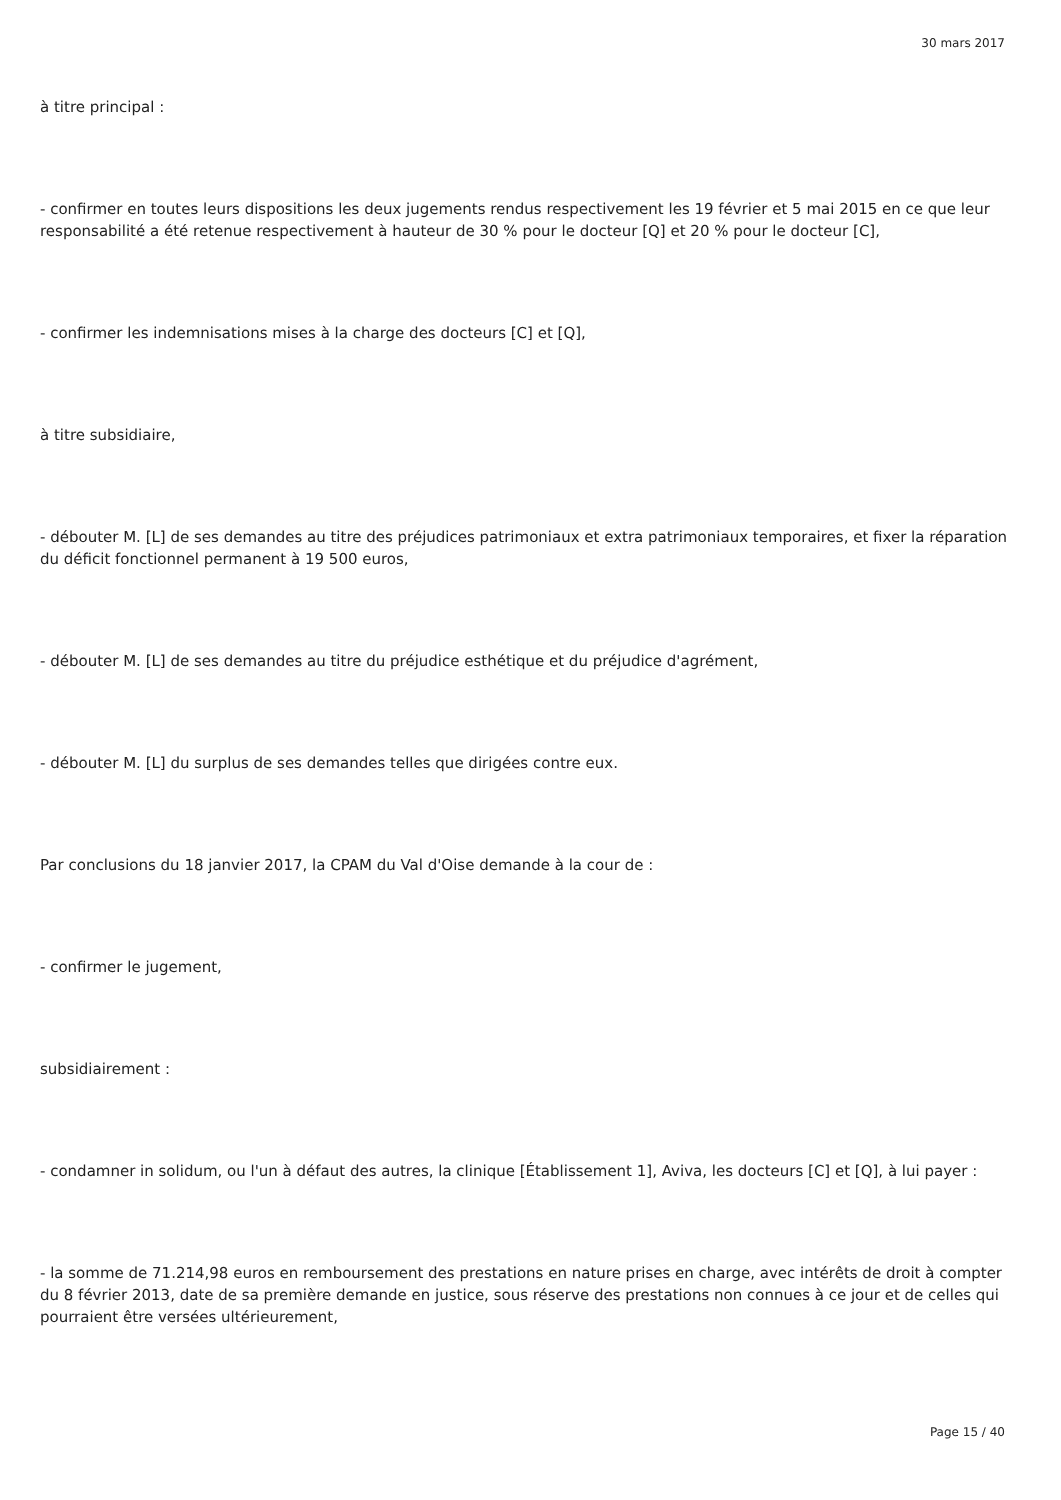30 mars 2017
à titre principal :
- confirmer en toutes leurs dispositions les deux jugements rendus respectivement les 19 février et 5 mai 2015 en ce que leur responsabilité a été retenue respectivement à hauteur de 30 % pour le docteur [Q] et 20 % pour le docteur [C],
- confirmer les indemnisations mises à la charge des docteurs [C] et [Q],
à titre subsidiaire,
- débouter M. [L] de ses demandes au titre des préjudices patrimoniaux et extra patrimoniaux temporaires, et fixer la réparation du déficit fonctionnel permanent à 19 500 euros,
- débouter M. [L] de ses demandes au titre du préjudice esthétique et du préjudice d'agrément,
- débouter M. [L] du surplus de ses demandes telles que dirigées contre eux.
Par conclusions du 18 janvier 2017, la CPAM du Val d'Oise demande à la cour de :
- confirmer le jugement,
subsidiairement :
- condamner in solidum, ou l'un à défaut des autres, la clinique [Établissement 1], Aviva, les docteurs [C] et [Q], à lui payer :
- la somme de 71.214,98 euros en remboursement des prestations en nature prises en charge, avec intérêts de droit à compter du 8 février 2013, date de sa première demande en justice, sous réserve des prestations non connues à ce jour et de celles qui pourraient être versées ultérieurement,
Page 15 / 40